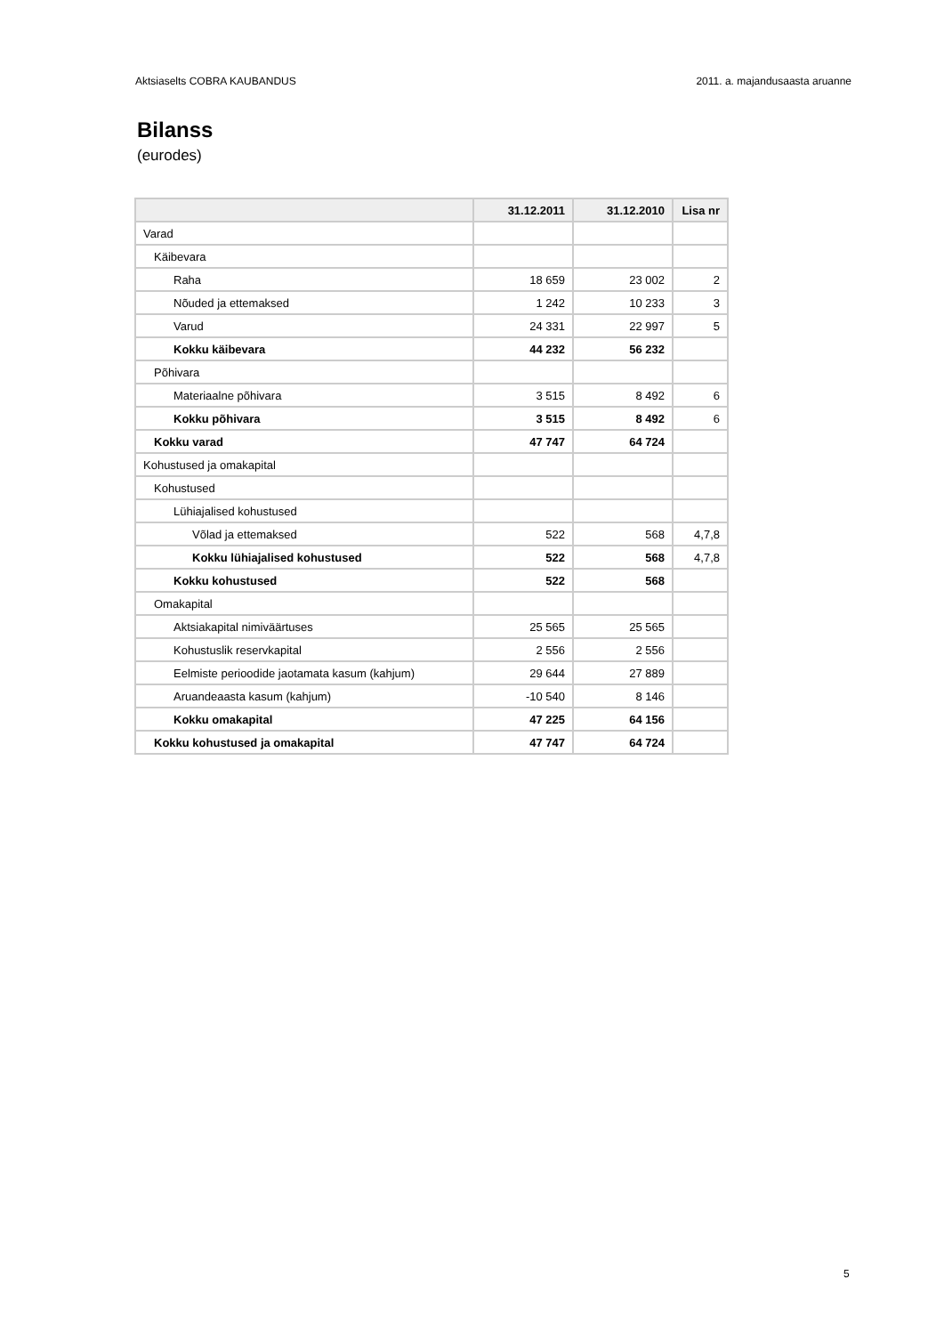Aktsiaselts COBRA KAUBANDUS 2011. a. majandusaasta aruanne
Bilanss
(eurodes)
| | 31.12.2011 | 31.12.2010 | Lisa nr |
| --- | --- | --- | --- |
| Varad | | | |
| Käibevara | | | |
| Raha | 18 659 | 23 002 | 2 |
| Nõuded ja ettemaksed | 1 242 | 10 233 | 3 |
| Varud | 24 331 | 22 997 | 5 |
| Kokku käibevara | 44 232 | 56 232 | |
| Põhivara | | | |
| Materiaalne põhivara | 3 515 | 8 492 | 6 |
| Kokku põhivara | 3 515 | 8 492 | 6 |
| Kokku varad | 47 747 | 64 724 | |
| Kohustused ja omakapital | | | |
| Kohustused | | | |
| Lühiajalised kohustused | | | |
| Võlad ja ettemaksed | 522 | 568 | 4,7,8 |
| Kokku lühiajalised kohustused | 522 | 568 | 4,7,8 |
| Kokku kohustused | 522 | 568 | |
| Omakapital | | | |
| Aktsiakapital nimiväärtuses | 25 565 | 25 565 | |
| Kohustuslik reservkapital | 2 556 | 2 556 | |
| Eelmiste perioodide jaotamata kasum (kahjum) | 29 644 | 27 889 | |
| Aruandeaasta kasum (kahjum) | -10 540 | 8 146 | |
| Kokku omakapital | 47 225 | 64 156 | |
| Kokku kohustused ja omakapital | 47 747 | 64 724 | |
5